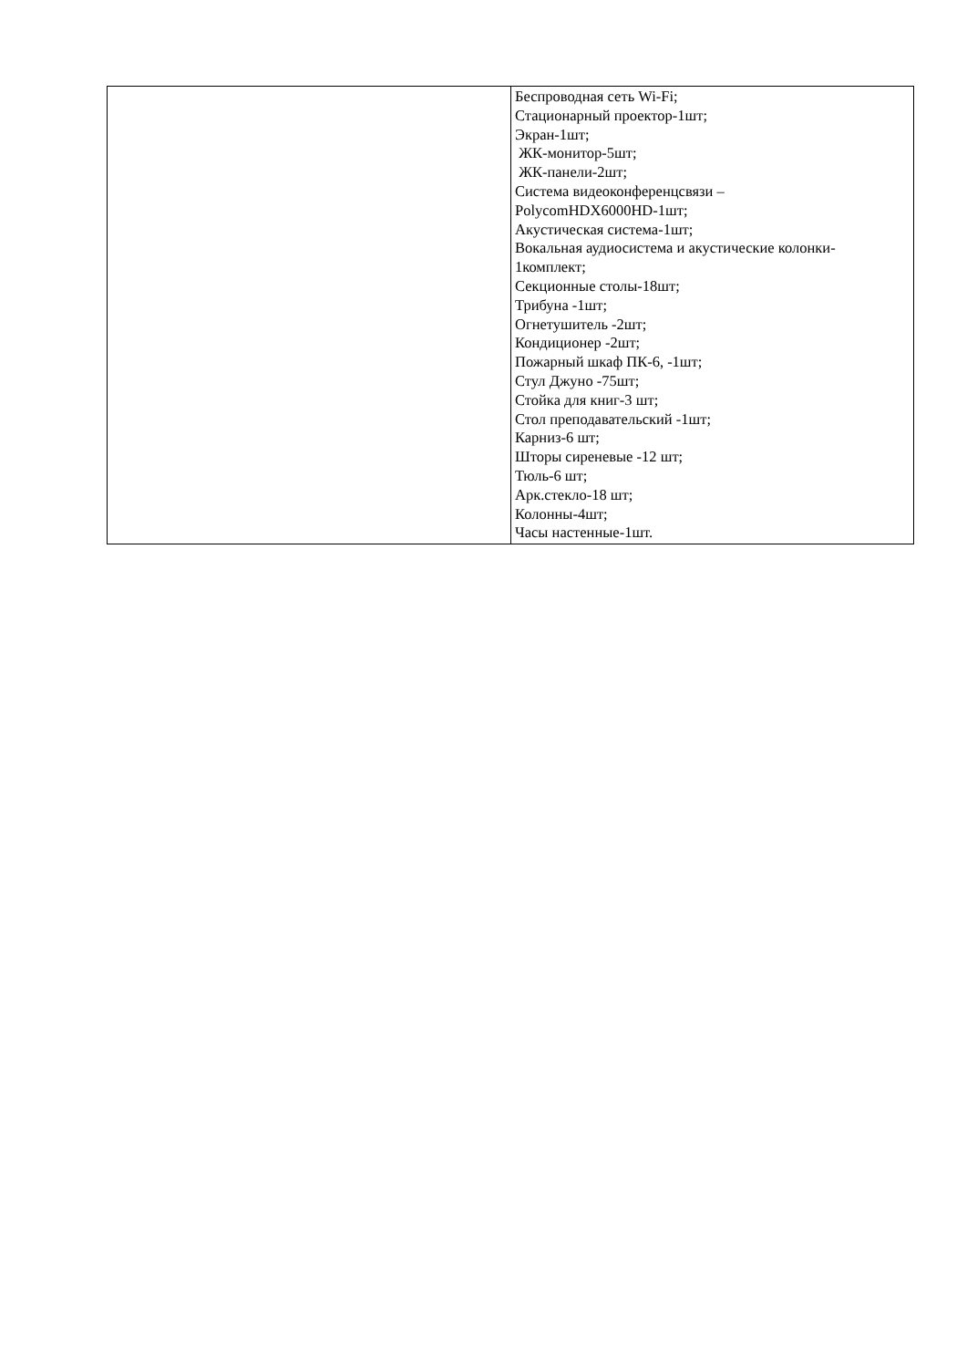| | Беспроводная сеть Wi-Fi; Стационарный проектор-1шт; Экран-1шт; ЖК-монитор-5шт; ЖК-панели-2шт; Система видеоконференцсвязи – PolycomHDX6000HD-1шт; Акустическая система-1шт; Вокальная аудиосистема и акустические колонки- 1комплект; Секционные столы-18шт; Трибуна -1шт; Огнетушитель -2шт; Кондиционер -2шт; Пожарный шкаф ПК-6, -1шт; Стул Джуно -75шт; Стойка для книг-3 шт; Стол преподавательский -1шт; Карниз-6 шт; Шторы сиреневые -12 шт; Тюль-6 шт; Арк.стекло-18 шт; Колонны-4шт; Часы настенные-1шт. |